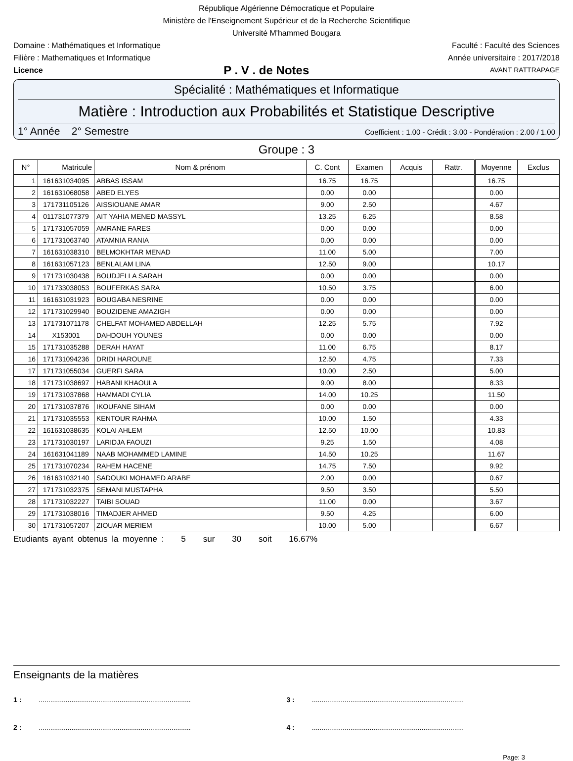République Algérienne Démocratique et Populaire
Ministère de l'Enseignement Supérieur et de la Recherche Scientifique
Université M'hammed Bougara
Domaine : Mathématiques et Informatique Faculté : Faculté des Sciences
Filière : Mathematiques et Informatique Année universitaire : 2017/2018
Licence P . V . de Notes AVANT RATTRAPAGE
Spécialité : Mathématiques et Informatique
Matière : Introduction aux Probabilités et Statistique Descriptive
1° Année 2° Semestre Coefficient : 1.00 - Crédit : 3.00 - Pondération : 2.00 / 1.00
Groupe : 3
| N° | Matricule | Nom & prénom | C. Cont | Examen | Acquis | Rattr. | Moyenne | Exclus |
| --- | --- | --- | --- | --- | --- | --- | --- | --- |
| 1 | 161631034095 | ABBAS ISSAM | 16.75 | 16.75 | | | 16.75 | |
| 2 | 161631068058 | ABED ELYES | 0.00 | 0.00 | | | 0.00 | |
| 3 | 171731105126 | AISSIOUANE AMAR | 9.00 | 2.50 | | | 4.67 | |
| 4 | 011731077379 | AIT YAHIA MENED MASSYL | 13.25 | 6.25 | | | 8.58 | |
| 5 | 171731057059 | AMRANE FARES | 0.00 | 0.00 | | | 0.00 | |
| 6 | 171731063740 | ATAMNIA RANIA | 0.00 | 0.00 | | | 0.00 | |
| 7 | 161631038310 | BELMOKHTAR MENAD | 11.00 | 5.00 | | | 7.00 | |
| 8 | 161631057123 | BENLALAM LINA | 12.50 | 9.00 | | | 10.17 | |
| 9 | 171731030438 | BOUDJELLA SARAH | 0.00 | 0.00 | | | 0.00 | |
| 10 | 171733038053 | BOUFERKAS SARA | 10.50 | 3.75 | | | 6.00 | |
| 11 | 161631031923 | BOUGABA NESRINE | 0.00 | 0.00 | | | 0.00 | |
| 12 | 171731029940 | BOUZIDENE AMAZIGH | 0.00 | 0.00 | | | 0.00 | |
| 13 | 171731071178 | CHELFAT MOHAMED ABDELLAH | 12.25 | 5.75 | | | 7.92 | |
| 14 | X153001 | DAHDOUH YOUNES | 0.00 | 0.00 | | | 0.00 | |
| 15 | 171731035288 | DERAH HAYAT | 11.00 | 6.75 | | | 8.17 | |
| 16 | 171731094236 | DRIDI HAROUNE | 12.50 | 4.75 | | | 7.33 | |
| 17 | 171731055034 | GUERFI SARA | 10.00 | 2.50 | | | 5.00 | |
| 18 | 171731038697 | HABANI KHAOULA | 9.00 | 8.00 | | | 8.33 | |
| 19 | 171731037868 | HAMMADI CYLIA | 14.00 | 10.25 | | | 11.50 | |
| 20 | 171731037876 | IKOUFANE SIHAM | 0.00 | 0.00 | | | 0.00 | |
| 21 | 171731035553 | KENTOUR RAHMA | 10.00 | 1.50 | | | 4.33 | |
| 22 | 161631038635 | KOLAI AHLEM | 12.50 | 10.00 | | | 10.83 | |
| 23 | 171731030197 | LARIDJA FAOUZI | 9.25 | 1.50 | | | 4.08 | |
| 24 | 161631041189 | NAAB MOHAMMED LAMINE | 14.50 | 10.25 | | | 11.67 | |
| 25 | 171731070234 | RAHEM HACENE | 14.75 | 7.50 | | | 9.92 | |
| 26 | 161631032140 | SADOUKI MOHAMED ARABE | 2.00 | 0.00 | | | 0.67 | |
| 27 | 171731032375 | SEMANI MUSTAPHA | 9.50 | 3.50 | | | 5.50 | |
| 28 | 171731032227 | TAIBI SOUAD | 11.00 | 0.00 | | | 3.67 | |
| 29 | 171731038016 | TIMADJER AHMED | 9.50 | 4.25 | | | 6.00 | |
| 30 | 171731057207 | ZIOUAR MERIEM | 10.00 | 5.00 | | | 6.67 | |
Etudiants ayant obtenus la moyenne : 5 sur 30 soit 16.67%
Enseignants de la matières
1 : ...............................................................................
3 : ...............................................................................
2 : ...............................................................................
4 : ...............................................................................
Page: 3